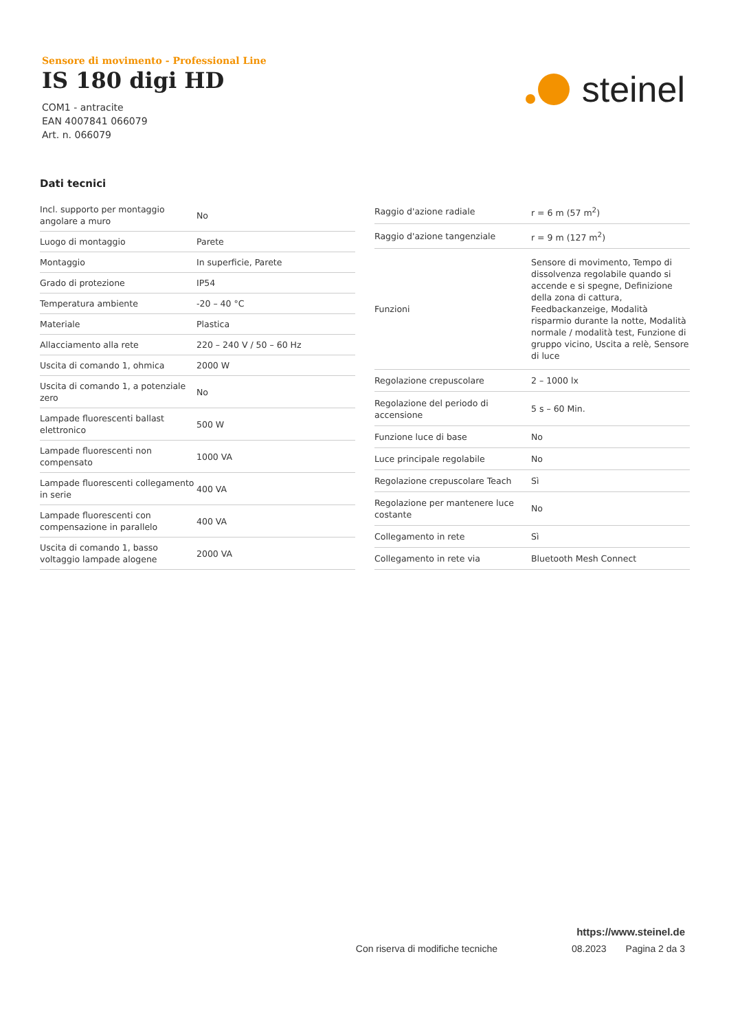Sensore di movimento - Professional Line
IS 180 digi HD
COM1 - antracite
EAN 4007841 066079
Art. n. 066079
steinel
Dati tecnici
| Incl. supporto per montaggio angolare a muro | No |
| Luogo di montaggio | Parete |
| Montaggio | In superficie, Parete |
| Grado di protezione | IP54 |
| Temperatura ambiente | -20 – 40 °C |
| Materiale | Plastica |
| Allacciamento alla rete | 220 – 240 V / 50 – 60 Hz |
| Uscita di comando 1, ohmica | 2000 W |
| Uscita di comando 1, a potenziale zero | No |
| Lampade fluorescenti ballast elettronico | 500 W |
| Lampade fluorescenti non compensato | 1000 VA |
| Lampade fluorescenti collegamento in serie | 400 VA |
| Lampade fluorescenti con compensazione in parallelo | 400 VA |
| Uscita di comando 1, basso voltaggio lampade alogene | 2000 VA |
| Raggio d'azione radiale | r = 6 m (57 m<sup>2</sup>) |
| Raggio d'azione tangenziale | r = 9 m (127 m<sup>2</sup>) |
| Funzioni | Sensore di movimento, Tempo di dissolvenza regolabile quando si accende e si spegne, Definizione della zona di cattura, Feedbackanzeige, Modalità risparmio durante la notte, Modalità normale / modalità test, Funzione di gruppo vicino, Uscita a relè, Sensore di luce |
| Regolazione crepuscolare | 2 – 1000 lx |
| Regolazione del periodo di accensione | 5 s – 60 Min. |
| Funzione luce di base | No |
| Luce principale regolabile | No |
| Regolazione crepuscolare Teach | Sì |
| Regolazione per mantenere luce costante | No |
| Collegamento in rete | Sì |
| Collegamento in rete via | Bluetooth Mesh Connect |
https://www.steinel.de
Con riserva di modifiche tecniche 08.2023 Pagina 2 da 3